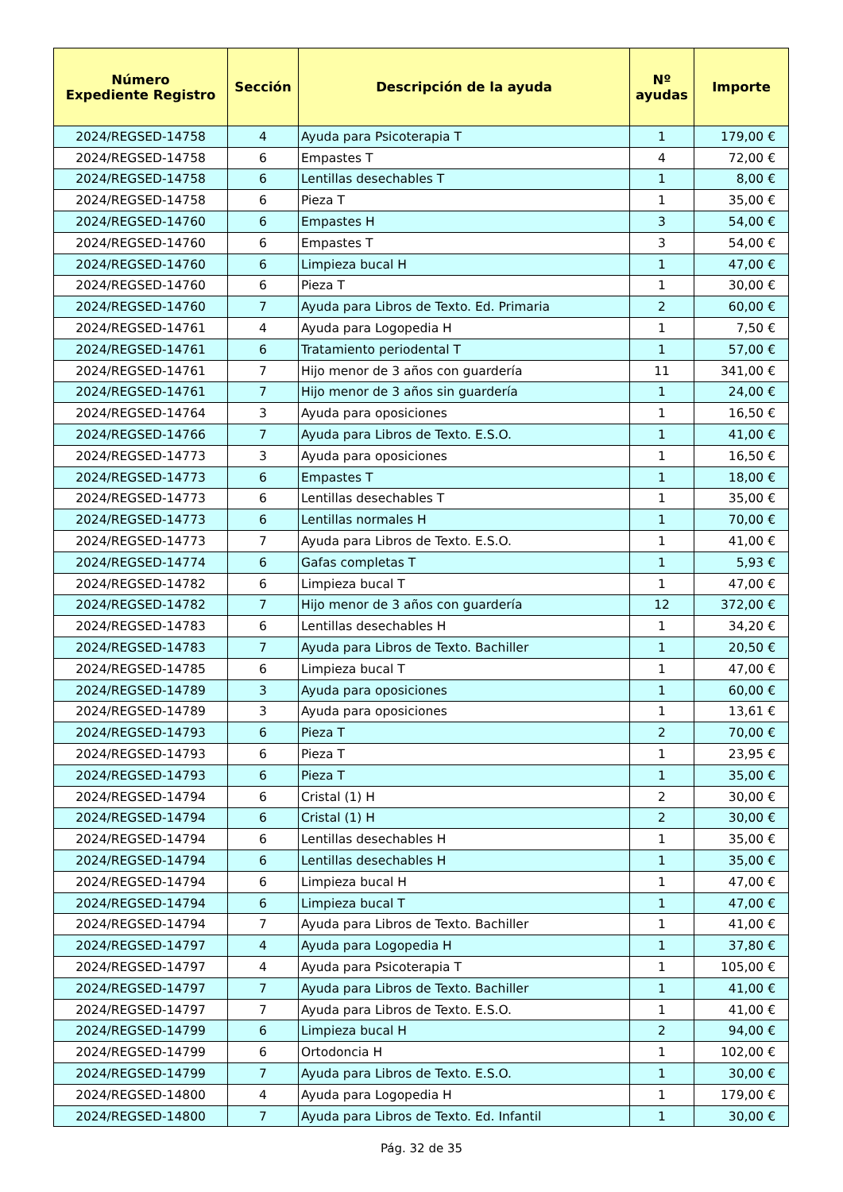| Número Expediente Registro | Sección | Descripción de la ayuda | Nº ayudas | Importe |
| --- | --- | --- | --- | --- |
| 2024/REGSED-14758 | 4 | Ayuda para Psicoterapia T | 1 | 179,00 € |
| 2024/REGSED-14758 | 6 | Empastes T | 4 | 72,00 € |
| 2024/REGSED-14758 | 6 | Lentillas desechables T | 1 | 8,00 € |
| 2024/REGSED-14758 | 6 | Pieza T | 1 | 35,00 € |
| 2024/REGSED-14760 | 6 | Empastes H | 3 | 54,00 € |
| 2024/REGSED-14760 | 6 | Empastes T | 3 | 54,00 € |
| 2024/REGSED-14760 | 6 | Limpieza bucal H | 1 | 47,00 € |
| 2024/REGSED-14760 | 6 | Pieza T | 1 | 30,00 € |
| 2024/REGSED-14760 | 7 | Ayuda para Libros de Texto. Ed. Primaria | 2 | 60,00 € |
| 2024/REGSED-14761 | 4 | Ayuda para Logopedia H | 1 | 7,50 € |
| 2024/REGSED-14761 | 6 | Tratamiento periodental T | 1 | 57,00 € |
| 2024/REGSED-14761 | 7 | Hijo menor de 3 años con guardería | 11 | 341,00 € |
| 2024/REGSED-14761 | 7 | Hijo menor de 3 años sin guardería | 1 | 24,00 € |
| 2024/REGSED-14764 | 3 | Ayuda para oposiciones | 1 | 16,50 € |
| 2024/REGSED-14766 | 7 | Ayuda para Libros de Texto. E.S.O. | 1 | 41,00 € |
| 2024/REGSED-14773 | 3 | Ayuda para oposiciones | 1 | 16,50 € |
| 2024/REGSED-14773 | 6 | Empastes T | 1 | 18,00 € |
| 2024/REGSED-14773 | 6 | Lentillas desechables T | 1 | 35,00 € |
| 2024/REGSED-14773 | 6 | Lentillas normales H | 1 | 70,00 € |
| 2024/REGSED-14773 | 7 | Ayuda para Libros de Texto. E.S.O. | 1 | 41,00 € |
| 2024/REGSED-14774 | 6 | Gafas completas T | 1 | 5,93 € |
| 2024/REGSED-14782 | 6 | Limpieza bucal T | 1 | 47,00 € |
| 2024/REGSED-14782 | 7 | Hijo menor de 3 años con guardería | 12 | 372,00 € |
| 2024/REGSED-14783 | 6 | Lentillas desechables H | 1 | 34,20 € |
| 2024/REGSED-14783 | 7 | Ayuda para Libros de Texto. Bachiller | 1 | 20,50 € |
| 2024/REGSED-14785 | 6 | Limpieza bucal T | 1 | 47,00 € |
| 2024/REGSED-14789 | 3 | Ayuda para oposiciones | 1 | 60,00 € |
| 2024/REGSED-14789 | 3 | Ayuda para oposiciones | 1 | 13,61 € |
| 2024/REGSED-14793 | 6 | Pieza T | 2 | 70,00 € |
| 2024/REGSED-14793 | 6 | Pieza T | 1 | 23,95 € |
| 2024/REGSED-14793 | 6 | Pieza T | 1 | 35,00 € |
| 2024/REGSED-14794 | 6 | Cristal (1) H | 2 | 30,00 € |
| 2024/REGSED-14794 | 6 | Cristal (1) H | 2 | 30,00 € |
| 2024/REGSED-14794 | 6 | Lentillas desechables H | 1 | 35,00 € |
| 2024/REGSED-14794 | 6 | Lentillas desechables H | 1 | 35,00 € |
| 2024/REGSED-14794 | 6 | Limpieza bucal H | 1 | 47,00 € |
| 2024/REGSED-14794 | 6 | Limpieza bucal T | 1 | 47,00 € |
| 2024/REGSED-14794 | 7 | Ayuda para Libros de Texto. Bachiller | 1 | 41,00 € |
| 2024/REGSED-14797 | 4 | Ayuda para Logopedia H | 1 | 37,80 € |
| 2024/REGSED-14797 | 4 | Ayuda para Psicoterapia T | 1 | 105,00 € |
| 2024/REGSED-14797 | 7 | Ayuda para Libros de Texto. Bachiller | 1 | 41,00 € |
| 2024/REGSED-14797 | 7 | Ayuda para Libros de Texto. E.S.O. | 1 | 41,00 € |
| 2024/REGSED-14799 | 6 | Limpieza bucal H | 2 | 94,00 € |
| 2024/REGSED-14799 | 6 | Ortodoncia H | 1 | 102,00 € |
| 2024/REGSED-14799 | 7 | Ayuda para Libros de Texto. E.S.O. | 1 | 30,00 € |
| 2024/REGSED-14800 | 4 | Ayuda para Logopedia H | 1 | 179,00 € |
| 2024/REGSED-14800 | 7 | Ayuda para Libros de Texto. Ed. Infantil | 1 | 30,00 € |
Pág. 32 de 35